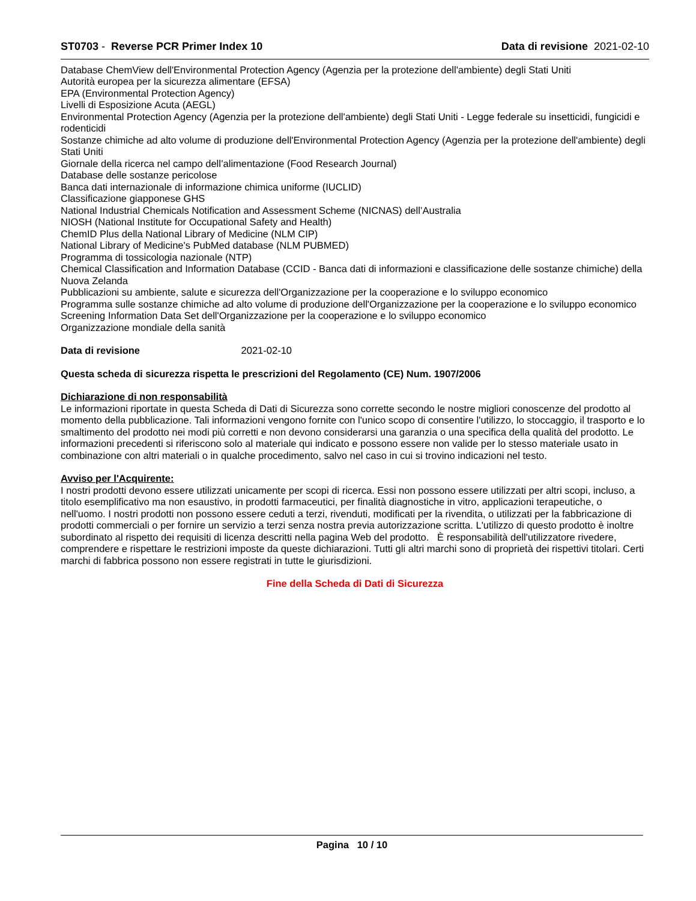ST0703 - Reverse PCR Primer Index 10 Data di revisione 2021-02-10
Database ChemView dell'Environmental Protection Agency (Agenzia per la protezione dell'ambiente) degli Stati Uniti
Autorità europea per la sicurezza alimentare (EFSA)
EPA (Environmental Protection Agency)
Livelli di Esposizione Acuta (AEGL)
Environmental Protection Agency (Agenzia per la protezione dell'ambiente) degli Stati Uniti - Legge federale su insetticidi, fungicidi e rodenticidi
Sostanze chimiche ad alto volume di produzione dell'Environmental Protection Agency (Agenzia per la protezione dell'ambiente) degli Stati Uniti
Giornale della ricerca nel campo dell’alimentazione (Food Research Journal)
Database delle sostanze pericolose
Banca dati internazionale di informazione chimica uniforme (IUCLID)
Classificazione giapponese GHS
National Industrial Chemicals Notification and Assessment Scheme (NICNAS) dell’Australia
NIOSH (National Institute for Occupational Safety and Health)
ChemID Plus della National Library of Medicine (NLM CIP)
National Library of Medicine's PubMed database (NLM PUBMED)
Programma di tossicologia nazionale (NTP)
Chemical Classification and Information Database (CCID - Banca dati di informazioni e classificazione delle sostanze chimiche) della Nuova Zelanda
Pubblicazioni su ambiente, salute e sicurezza dell'Organizzazione per la cooperazione e lo sviluppo economico
Programma sulle sostanze chimiche ad alto volume di produzione dell'Organizzazione per la cooperazione e lo sviluppo economico
Screening Information Data Set dell'Organizzazione per la cooperazione e lo sviluppo economico
Organizzazione mondiale della sanità
Data di revisione 2021-02-10
Questa scheda di sicurezza rispetta le prescrizioni del Regolamento (CE) Num. 1907/2006
Dichiarazione di non responsabilità
Le informazioni riportate in questa Scheda di Dati di Sicurezza sono corrette secondo le nostre migliori conoscenze del prodotto al momento della pubblicazione. Tali informazioni vengono fornite con l'unico scopo di consentire l'utilizzo, lo stoccaggio, il trasporto e lo smaltimento del prodotto nei modi più corretti e non devono considerarsi una garanzia o una specifica della qualità del prodotto. Le informazioni precedenti si riferiscono solo al materiale qui indicato e possono essere non valide per lo stesso materiale usato in combinazione con altri materiali o in qualche procedimento, salvo nel caso in cui si trovino indicazioni nel testo.
Avviso per l'Acquirente:
I nostri prodotti devono essere utilizzati unicamente per scopi di ricerca. Essi non possono essere utilizzati per altri scopi, incluso, a titolo esemplificativo ma non esaustivo, in prodotti farmaceutici, per finalità diagnostiche in vitro, applicazioni terapeutiche, o nell'uomo. I nostri prodotti non possono essere ceduti a terzi, rivenduti, modificati per la rivendita, o utilizzati per la fabbricazione di prodotti commerciali o per fornire un servizio a terzi senza nostra previa autorizzazione scritta. L'utilizzo di questo prodotto è inoltre subordinato al rispetto dei requisiti di licenza descritti nella pagina Web del prodotto. È responsabilità dell'utilizzatore rivedere, comprendere e rispettare le restrizioni imposte da queste dichiarazioni. Tutti gli altri marchi sono di proprietà dei rispettivi titolari. Certi marchi di fabbrica possono non essere registrati in tutte le giurisdizioni.
Fine della Scheda di Dati di Sicurezza
Pagina 10 / 10